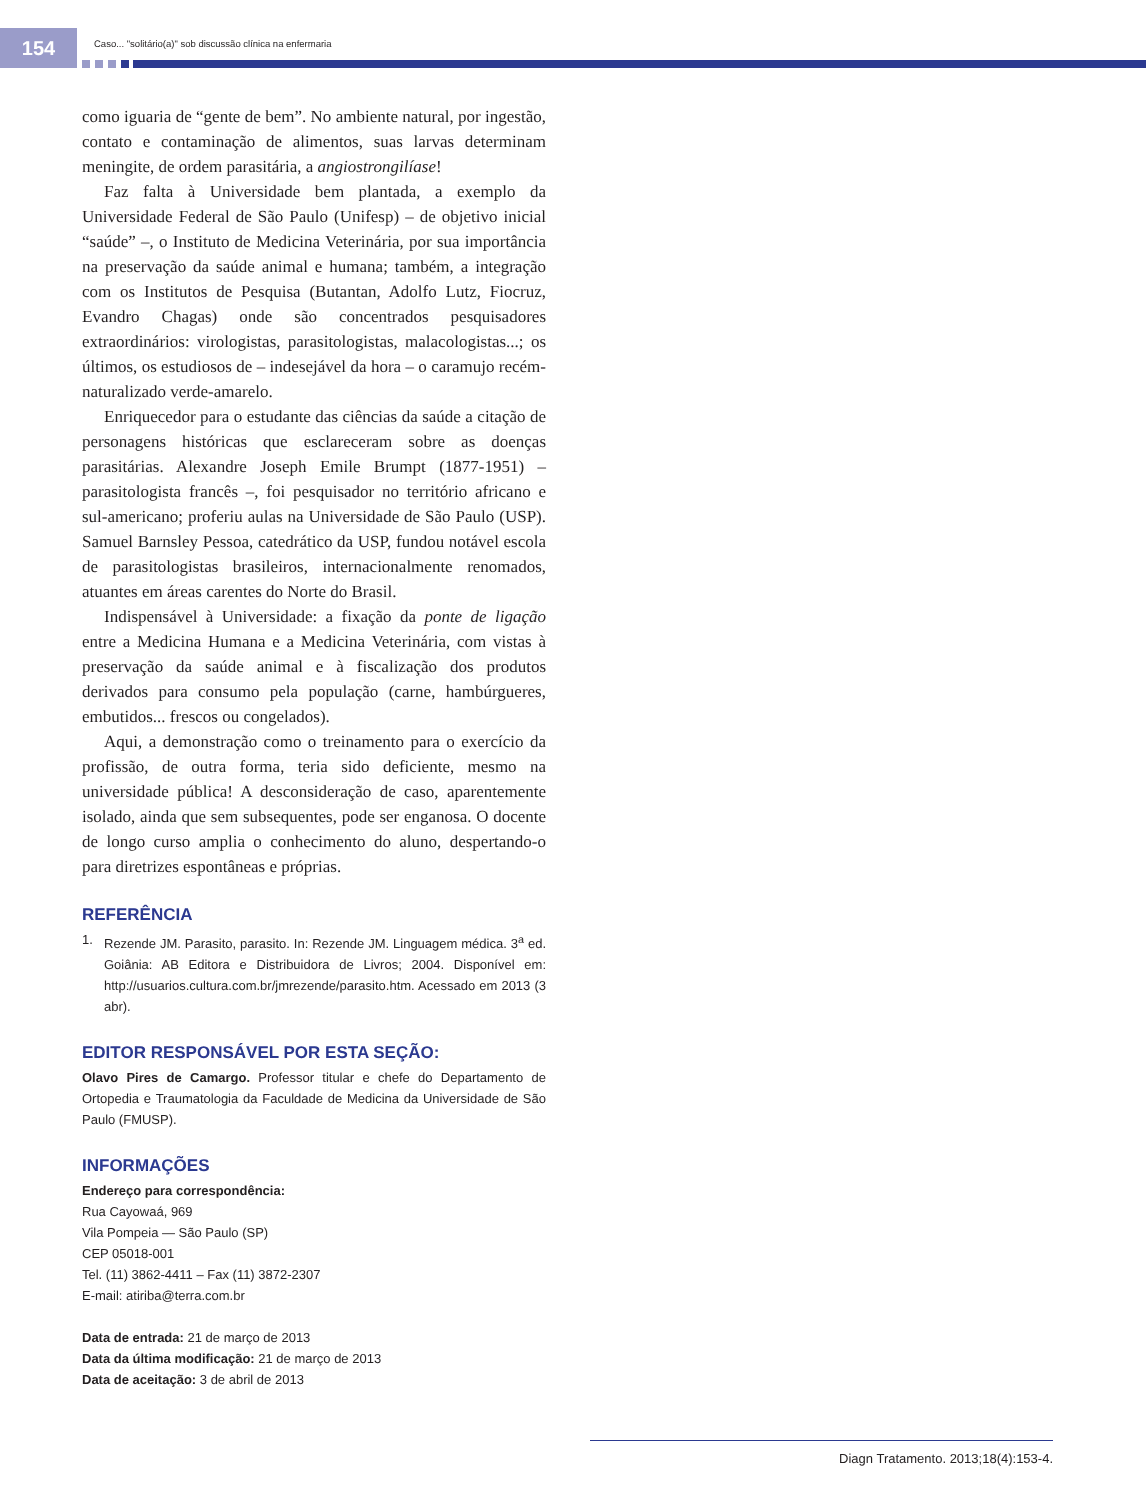154
Caso... "solitário(a)" sob discussão clínica na enfermaria
como iguaria de “gente de bem”. No ambiente natural, por ingestão, contato e contaminação de alimentos, suas larvas determinam meningite, de ordem parasitária, a angiostrongilíase!
Faz falta à Universidade bem plantada, a exemplo da Universidade Federal de São Paulo (Unifesp) – de objetivo inicial “saúde” –, o Instituto de Medicina Veterinária, por sua importância na preservação da saúde animal e humana; também, a integração com os Institutos de Pesquisa (Butantan, Adolfo Lutz, Fiocruz, Evandro Chagas) onde são concentrados pesquisadores extraordinários: virologistas, parasitologistas, malacologistas...; os últimos, os estudiosos de – indesejável da hora – o caramujo recém-naturalizado verde-amarelo.
Enriquecedor para o estudante das ciências da saúde a citação de personagens históricas que esclareceram sobre as doenças parasitárias. Alexandre Joseph Emile Brumpt (1877-1951) – parasitologista francês –, foi pesquisador no território africano e sul-americano; proferiu aulas na Universidade de São Paulo (USP). Samuel Barnsley Pessoa, catedrático da USP, fundou notável escola de parasitologistas brasileiros, internacionalmente renomados, atuantes em áreas carentes do Norte do Brasil.
Indispensável à Universidade: a fixação da ponte de ligação entre a Medicina Humana e a Medicina Veterinária, com vistas à preservação da saúde animal e à fiscalização dos produtos derivados para consumo pela população (carne, hambúrgueres, embutidos... frescos ou congelados).
Aqui, a demonstração como o treinamento para o exercício da profissão, de outra forma, teria sido deficiente, mesmo na universidade pública! A desconsideração de caso, aparentemente isolado, ainda que sem subsequentes, pode ser enganosa. O docente de longo curso amplia o conhecimento do aluno, despertando-o para diretrizes espontâneas e próprias.
REFERÊNCIA
1. Rezende JM. Parasito, parasito. In: Rezende JM. Linguagem médica. 3<sup>a</sup> ed. Goiânia: AB Editora e Distribuidora de Livros; 2004. Disponível em: http://usuarios.cultura.com.br/jmrezende/parasito.htm. Acessado em 2013 (3 abr).
EDITOR RESPONSÁVEL POR ESTA SEÇÃO:
Olavo Pires de Camargo. Professor titular e chefe do Departamento de Ortopedia e Traumatologia da Faculdade de Medicina da Universidade de São Paulo (FMUSP).
INFORMAÇÕES
Endereço para correspondência:
Rua Cayowaá, 969
Vila Pompeia — São Paulo (SP)
CEP 05018-001
Tel. (11) 3862-4411 – Fax (11) 3872-2307
E-mail: atiriba@terra.com.br
Data de entrada: 21 de março de 2013
Data da última modificação: 21 de março de 2013
Data de aceitação: 3 de abril de 2013
Diagn Tratamento. 2013;18(4):153-4.